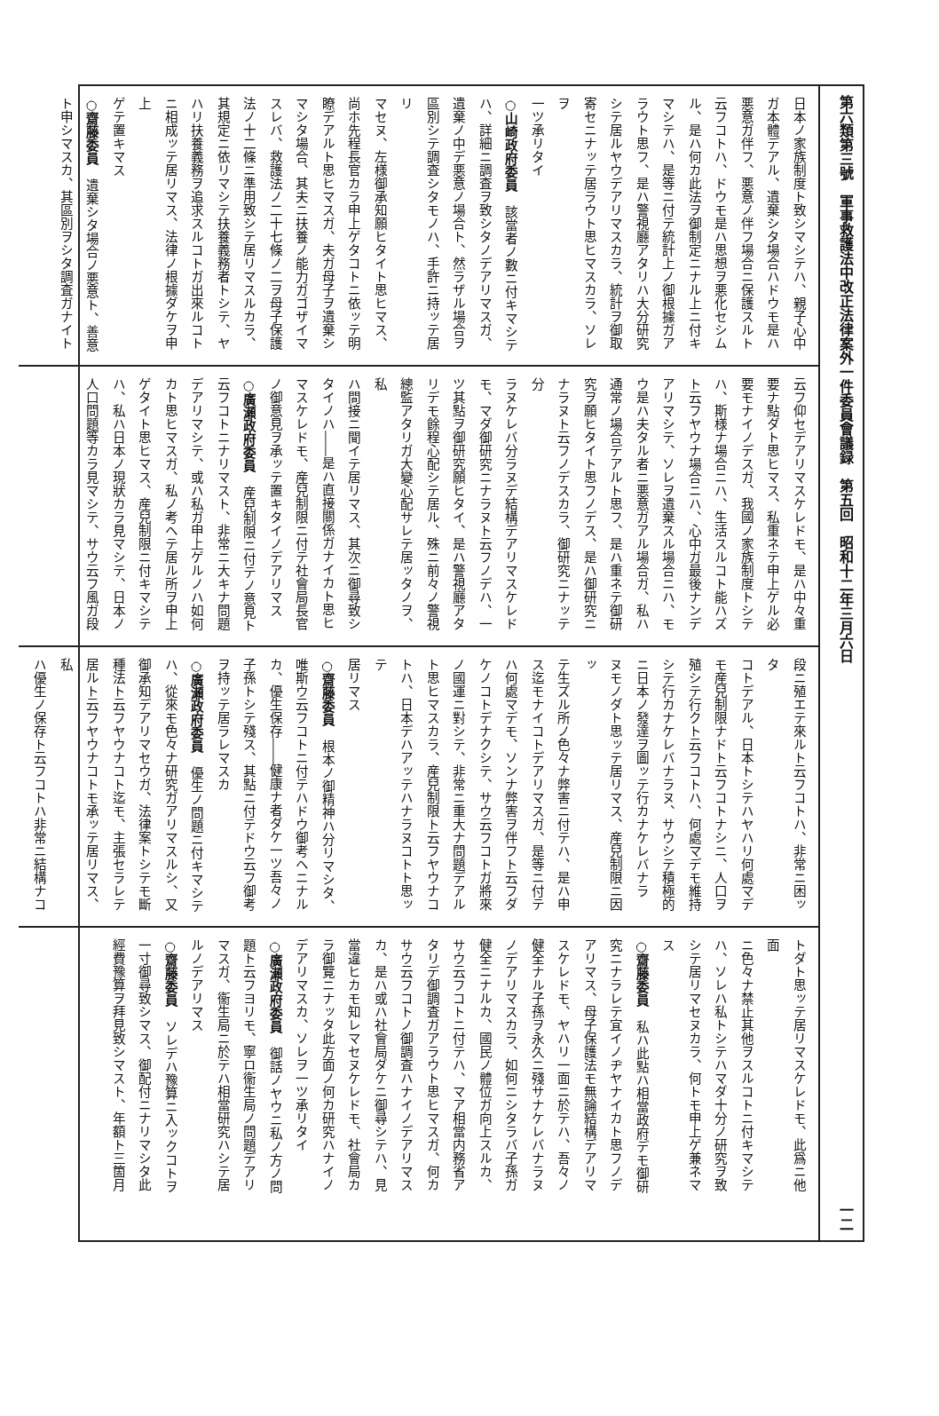第六類第三號　軍事救護法中改正法律案外一件委員會議録　第五回　昭和十二年三月六日 一二
日本ノ家族制度ト致シマシテハ、親子心中
ガ本體デアル、遺棄シタ場合ハドウモ是ハ
悪意ガ伴フ、悪意ノ伴フ場合ニ保護スルト
云フコトハ、ドウモ是ハ思想ヲ悪化セシム
ル、是ハ何カ此法ヲ御制定ニナル上ニ付キ
マシテハ、是等ニ付テ統計上ノ御根據ガア
ラウト思フ、是ハ警視廳アタリハ大分研究
シテ居ルヤウデアリマスカラ、統計ヲ御取
寄セニナッテ居ラウト思ヒマスカラ、ソレヲ
一ツ承リタイ
○山崎政府委員　該當者ノ數ニ付キマシテ
ハ、詳細ニ調査ヲ致シタノデアリマスガ、
遺棄ノ中デ悪意ノ場合ト、然ラザル場合ヲ
區別シテ調査シタモノハ、手許ニ持ッテ居リ
マセヌ、左様御承知願ヒタイト思ヒマス、
尚ホ先程長官カラ申上ゲタコトニ依ッテ明
瞭デアルト思ヒマスガ、夫ガ母子ヲ遺棄シ
マシタ場合、其夫ニ扶養ノ能力ガゴザイマ
スレバ、救護法ノ二十七條ノ二ヲ母子保護
法ノ十二條ニ準用致シテ居リマスルカラ、
其規定ニ依リマシテ扶養義務者トシテ、ヤ
ハリ扶養義務ヲ追求スルコトガ出來ルコト
ニ相成ッテ居リマス、法律ノ根據ダケヲ申上
ゲテ置キマス
○齋藤委員　遺棄シタ場合ノ悪意ト、善意
ト申シマスカ、其區別ヲシタ調査ガナイト
云フ仰セデアリマスケレドモ、是ハ中々重
要ナ點ダト思ヒマス、私重ネテ申上ゲル必
要モナイノデスガ、我國ノ家族制度トシテ
ハ、斯様ナ場合ニハ、生活スルコト能ハズ
ト云フヤウナ場合ニハ、心中ガ最後ナンデ
アリマシテ、ソレヲ遺棄スル場合ニハ、モ
ウ是ハ夫タル者ニ悪意ガアル場合ガ、私ハ
通常ノ場合デアルト思フ、是ハ重ネテ御研
究ヲ願ヒタイト思フノデス、是ハ御研究ニ
ナラヌト云フノデスカラ、御研究ニナッテ分
ラヌケレバ分ラヌデ結構デアリマスケレド
モ、マダ御研究ニナラヌト云フノデハ、一
ツ其點ヲ御研究願ヒタイ、是ハ警視廳アタ
リデモ餘程心配シテ居ル、殊ニ前々ノ警視
總監アタリガ大變心配サレテ居ッタノヲ、私
ハ間接ニ聞イテ居リマス、其次ニ御尋致シ
タイノハ――是ハ直接關係ガナイカト思ヒ
マスケレドモ、産兒制限ニ付テ社會局長官
ノ御意見ヲ承ッテ置キタイノデアリマス
○廣瀬政府委員　産兒制限ニ付テノ意見ト
云フコトニナリマスト、非常ニ大キナ問題
デアリマシテ、或ハ私ガ申上ゲルノハ如何
カト思ヒマスガ、私ノ考ヘテ居ル所ヲ申上
ゲタイト思ヒマス、産兒制限ニ付キマシテ
ハ、私ハ日本ノ現狀カラ見マシテ、日本ノ
人口問題等カラ見マシテ、サウ云フ風ガ段
段ニ殖エテ來ルト云フコトハ、非常ニ困ッタ
コトデアル、日本トシテハヤハリ何處マデ
モ産兒制限ナドト云フコトナシニ、人口ヲ
殖シテ行クト云フコトハ、何處マデモ維持
シテ行カナケレバナラヌ、サウシテ積極的
ニ日本ノ發達ヲ圖ッテ行カナケレバナラ
ヌモノダト思ッテ居リマス、産兒制限ニ因ッ
テ生ズル所ノ色々ナ弊害ニ付テハ、是ハ申
ス迄モナイコトデアリマスガ、是等ニ付テ
ハ何處マデモ、ソンナ弊害ヲ伴フト云フダ
ケノコトデナクシテ、サウ云フコトガ將來
ノ國運ニ對シテ、非常ニ重大ナ問題デアル
ト思ヒマスカラ、産兒制限ト云フヤウナコ
トハ、日本デハアッテハナラヌコトト思ッテ
居リマス
○齋藤委員　根本ノ御精神ハ分リマシタ、
唯斯ウ云フコトニ付テハドウ御考ヘニナル
カ、優生保存――健康ナ者ダケ一ツ吾々ノ
子孫トシテ殘ス、其點ニ付テドウ云フ御考
ヲ持ッテ居ラレマスカ
○廣瀬政府委員　優生ノ問題ニ付キマシテ
ハ、從來モ色々ナ研究ガアリマスルシ、又
御承知デアリマセウガ、法律案トシテモ斷
種法ト云フヤウナコト迄モ、主張セラレテ
居ルト云フヤウナコトモ承ッテ居リマス、私
ハ優生ノ保存ト云フコトハ非常ニ結構ナコ
トダト思ッテ居リマスケレドモ、此爲ニ他面
ニ色々ナ禁止其他ヲスルコトニ付キマシテ
ハ、ソレハ私トシテハマダ十分ノ研究ヲ致
シテ居リマセヌカラ、何トモ申上ゲ兼ネマ
ス
○齋藤委員　私ハ此點ハ相當政府デモ御研
究ニナラレテ宜イノヂヤナイカト思フノデ
アリマス、母子保護法モ無論結構デアリマ
スケレドモ、ヤハリ一面ニ於テハ、吾々ノ
健全ナル子孫ヲ永久ニ殘サナケレバナラヌ
ノデアリマスカラ、如何ニシタラバ子孫ガ
健全ニナルカ、國民ノ體位ガ向上スルカ、
サウ云フコトニ付テハ、マア相當内務省ア
タリデ御調査ガアラウト思ヒマスガ、何カ
サウ云フコトノ御調査ハナイノデアリマス
カ、是ハ或ハ社會局ダケニ御尋シテハ、見
當違ヒカモ知レマセヌケレドモ、社會局カ
ラ御覽ニナッタ此方面ノ何カ研究ハナイノ
デアリマスカ、ソレヲ一ツ承リタイ
○廣瀬政府委員　御話ノヤウニ私ノ方ノ問
題ト云フヨリモ、寧ロ衞生局ノ問題デアリ
マスガ、衞生局ニ於テハ相當研究ハシテ居
ルノデアリマス
○齋藤委員　ソレデハ豫算ニ入ックコトヲ
一寸御尋致シマス、御配付ニナリマシタ此
經費豫算ヲ拜見致シマスト、年額ト三箇月